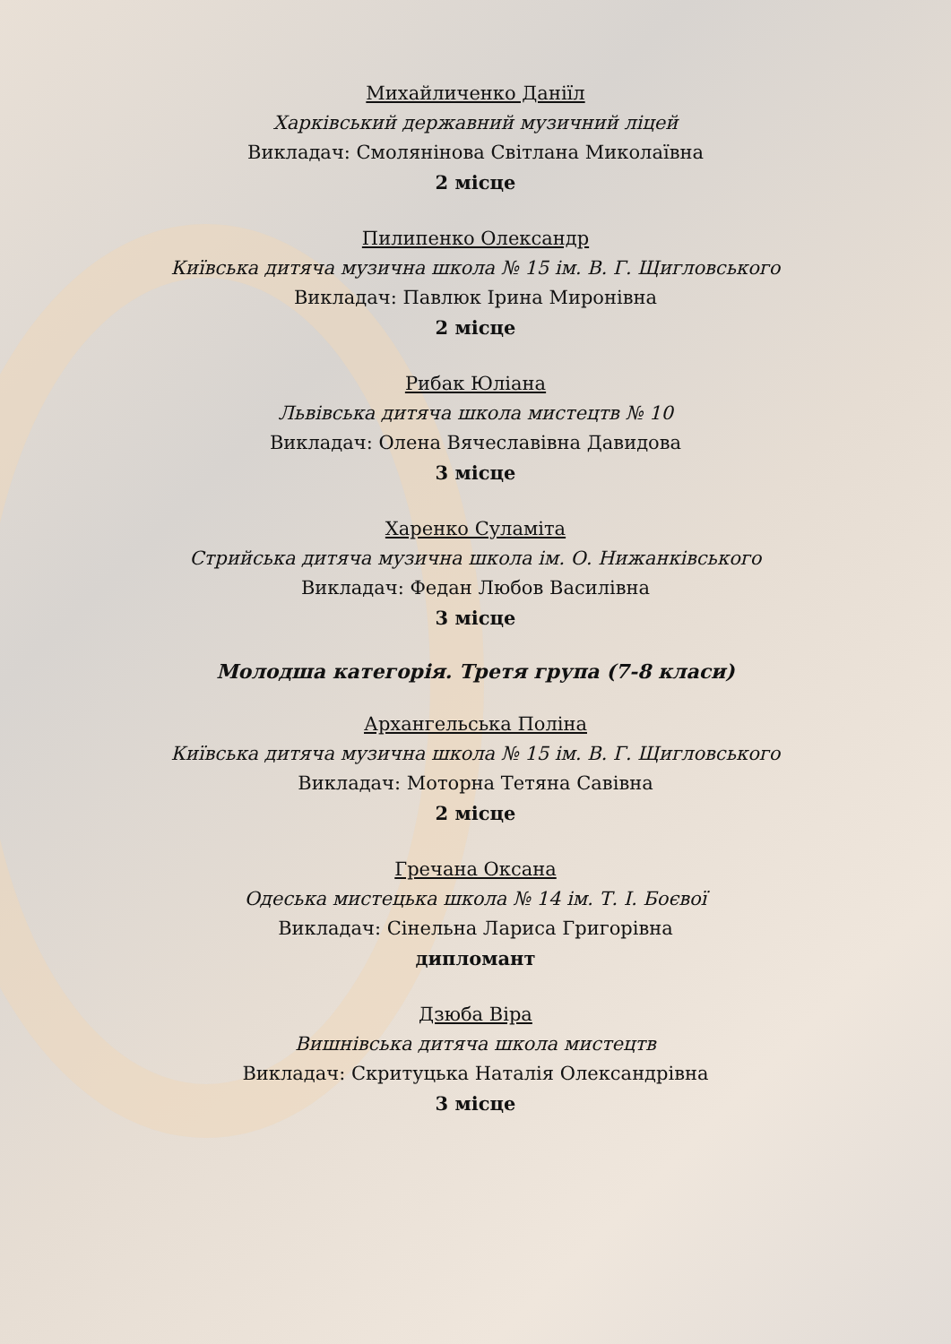Михайличенко Даніїл
Харківський державний музичний ліцей
Викладач: Смолянінова Світлана Миколаївна
2 місце
Пилипенко Олександр
Київська дитяча музична школа № 15 ім. В. Г. Щигловського
Викладач: Павлюк Ірина Миронівна
2 місце
Рибак Юліана
Львівська дитяча школа мистецтв № 10
Викладач: Олена Вячеславівна Давидова
3 місце
Харенко Суламіта
Стрийська дитяча музична школа ім. О. Нижанківського
Викладач: Федан Любов Василівна
3 місце
Молодша категорія. Третя група (7-8 класи)
Архангельська Поліна
Київська дитяча музична школа № 15 ім. В. Г. Щигловського
Викладач: Моторна Тетяна Савівна
2 місце
Гречана Оксана
Одеська мистецька школа № 14 ім. Т. І. Боєвої
Викладач: Сінельна Лариса Григорівна
дипломант
Дзюба Віра
Вишнівська дитяча школа мистецтв
Викладач: Скритуцька Наталія Олександрівна
3 місце